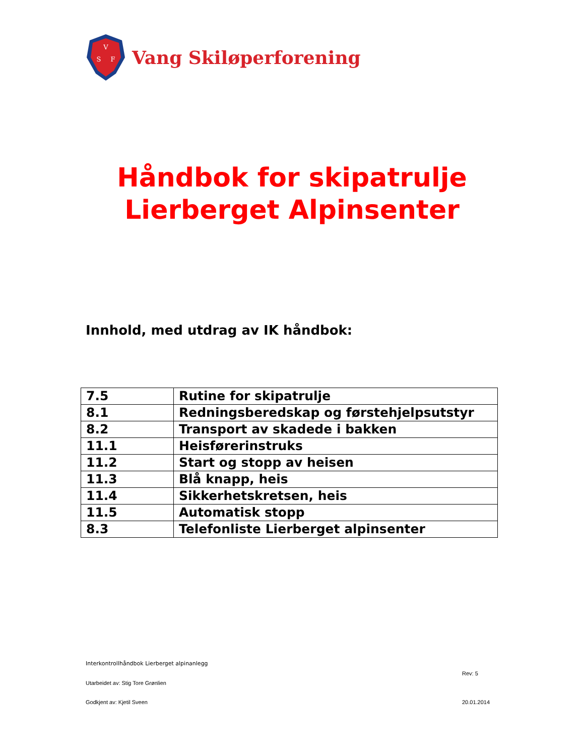V
S
F
Vang Skiløperforening
Håndbok for skipatrulje
Lierberget Alpinsenter
Innhold, med utdrag av IK håndbok:
| 7.5 | Rutine for skipatrulje |
| 8.1 | Redningsberedskap og førstehjelpsutstyr |
| 8.2 | Transport av skadede i bakken |
| 11.1 | Heisførerinstruks |
| 11.2 | Start og stopp av heisen |
| 11.3 | Blå knapp, heis |
| 11.4 | Sikkerhetskretsen, heis |
| 11.5 | Automatisk stopp |
| 8.3 | Telefonliste Lierberget alpinsenter |
Interkontrollhåndbok Lierberget alpinanlegg
Rev: 5
Utarbeidet av: Stig Tore Grønlien
Godkjent av: Kjetil Sveen 20.01.2014